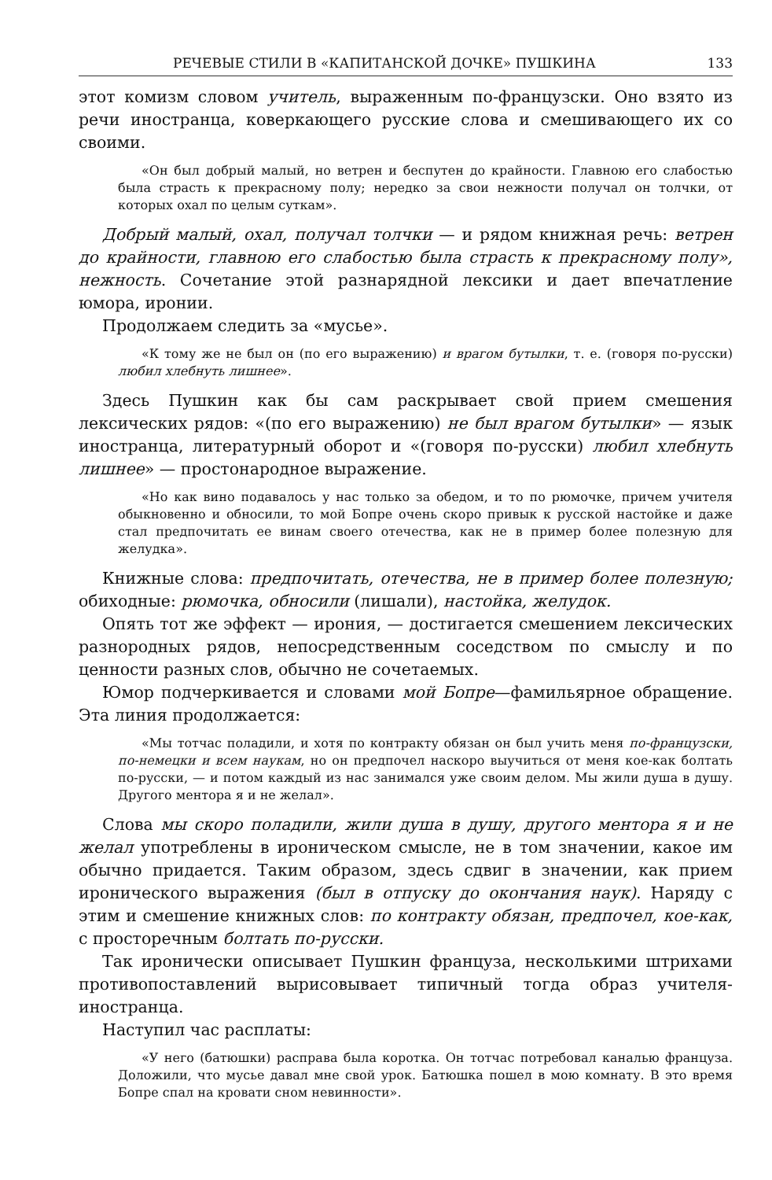РЕЧЕВЫЕ СТИЛИ В «КАПИТАНСКОЙ ДОЧКЕ» ПУШКИНА 133
этот комизм словом учитель, выраженным по-французски. Оно взято из речи иностранца, коверкающего русские слова и смешивающего их со своими.
«Он был добрый малый, но ветрен и беспутен до крайности. Главною его слабостью была страсть к прекрасному полу; нередко за свои нежности получал он толчки, от которых охал по целым суткам».
Добрый малый, охал, получал толчки — и рядом книжная речь: ветрен до крайности, главною его слабостью была страсть к прекрасному полу», нежность. Сочетание этой разнарядной лексики и дает впечатление юмора, иронии.
Продолжаем следить за «мусье».
«К тому же не был он (по его выражению) и врагом бутылки, т. е. (говоря по-русски) любил хлебнуть лишнее».
Здесь Пушкин как бы сам раскрывает свой прием смешения лексических рядов: «(по его выражению) не был врагом бутылки» — язык иностранца, литературный оборот и «(говоря по-русски) любил хлебнуть лишнее» — простонародное выражение.
«Но как вино подавалось у нас только за обедом, и то по рюмочке, причем учителя обыкновенно и обносили, то мой Бопре очень скоро привык к русской настойке и даже стал предпочитать ее винам своего отечества, как не в пример более полезную для желудка».
Книжные слова: предпочитать, отечества, не в пример более полезную; обиходные: рюмочка, обносили (лишали), настойка, желудок.
Опять тот же эффект — ирония, — достигается смешением лексических разнородных рядов, непосредственным соседством по смыслу и по ценности разных слов, обычно не сочетаемых.
Юмор подчеркивается и словами мой Бопре—фамильярное обращение. Эта линия продолжается:
«Мы тотчас поладили, и хотя по контракту обязан он был учить меня по-французски, по-немецки и всем наукам, но он предпочел наскоро выучиться от меня кое-как болтать по-русски, — и потом каждый из нас занимался уже своим делом. Мы жили душа в душу. Другого ментора я и не желал».
Слова мы скоро поладили, жили душа в душу, другого ментора я и не желал употреблены в ироническом смысле, не в том значении, какое им обычно придается. Таким образом, здесь сдвиг в значении, как прием иронического выражения (был в отпуску до окончания наук). Наряду с этим и смешение книжных слов: по контракту обязан, предпочел, кое-как, с просторечным болтать по-русски.
Так иронически описывает Пушкин француза, несколькими штрихами противопоставлений вырисовывает типичный тогда образ учителя-иностранца.
Наступил час расплаты:
«У него (батюшки) расправа была коротка. Он тотчас потребовал каналью француза. Доложили, что мусье давал мне свой урок. Батюшка пошел в мою комнату. В это время Бопре спал на кровати сном невинности».